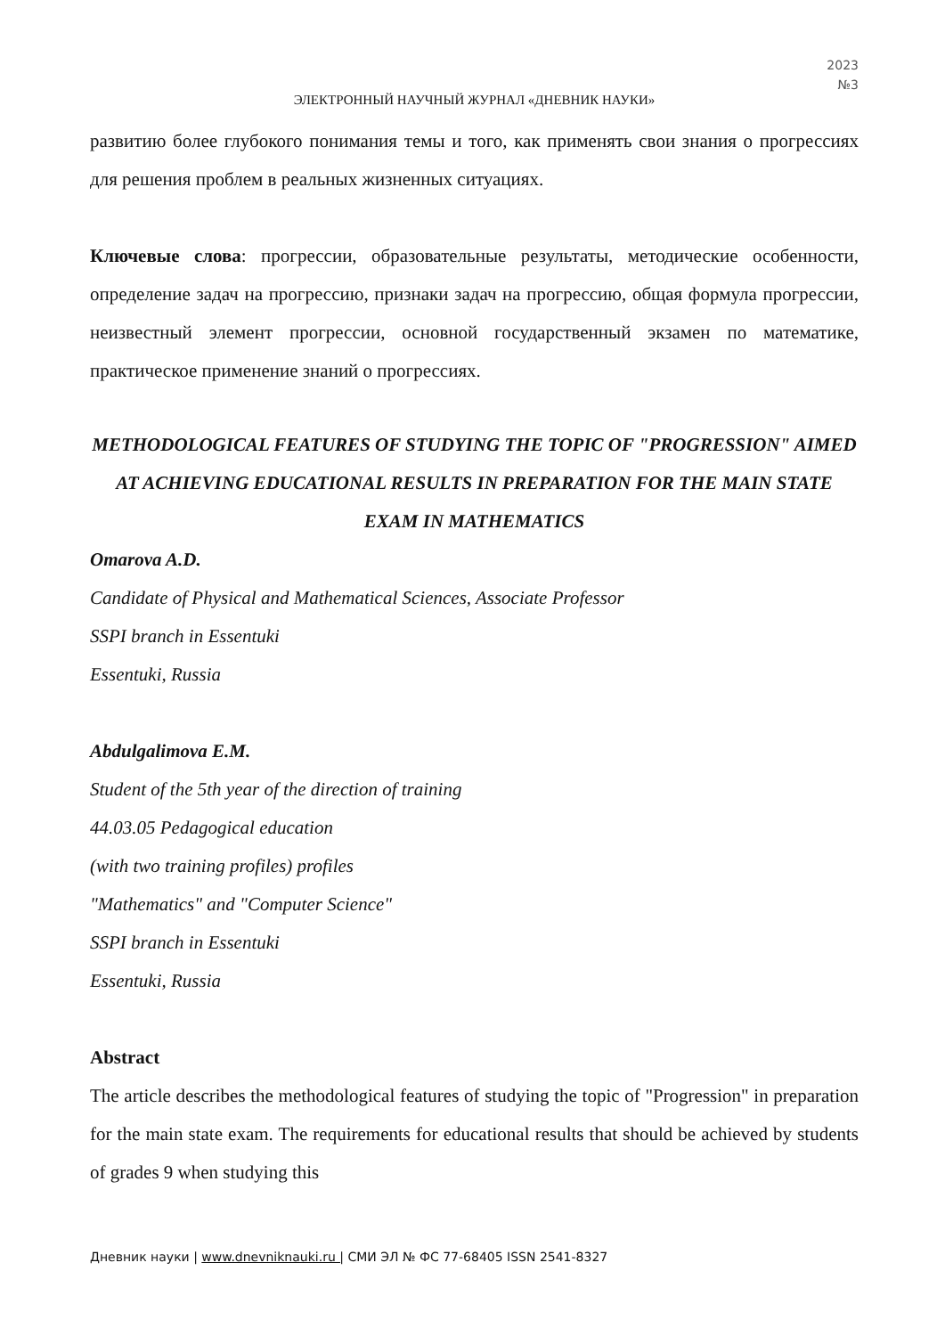2023
№3
ЭЛЕКТРОННЫЙ НАУЧНЫЙ ЖУРНАЛ «ДНЕВНИК НАУКИ»
развитию более глубокого понимания темы и того, как применять свои знания о прогрессиях для решения проблем в реальных жизненных ситуациях.
Ключевые слова: прогрессии, образовательные результаты, методические особенности, определение задач на прогрессию, признаки задач на прогрессию, общая формула прогрессии, неизвестный элемент прогрессии, основной государственный экзамен по математике, практическое применение знаний о прогрессиях.
METHODOLOGICAL FEATURES OF STUDYING THE TOPIC OF "PROGRESSION" AIMED AT ACHIEVING EDUCATIONAL RESULTS IN PREPARATION FOR THE MAIN STATE EXAM IN MATHEMATICS
Omarova A.D.
Candidate of Physical and Mathematical Sciences, Associate Professor
SSPI branch in Essentuki
Essentuki, Russia
Abdulgalimova E.M.
Student of the 5th year of the direction of training
44.03.05 Pedagogical education
(with two training profiles) profiles
"Mathematics" and "Computer Science"
SSPI branch in Essentuki
Essentuki, Russia
Abstract
The article describes the methodological features of studying the topic of "Progression" in preparation for the main state exam. The requirements for educational results that should be achieved by students of grades 9 when studying this
Дневник науки | www.dnevniknauki.ru | СМИ ЭЛ № ФС 77-68405 ISSN 2541-8327